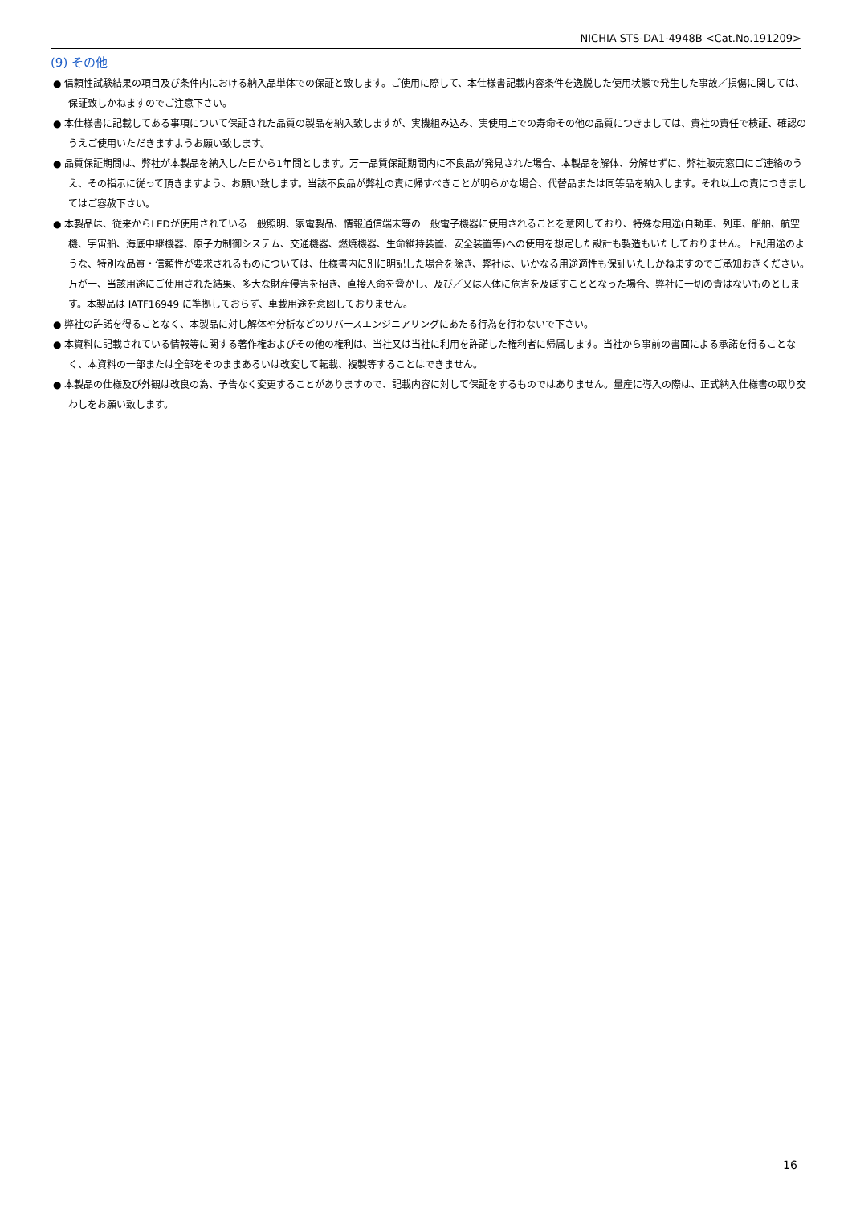NICHIA STS-DA1-4948B <Cat.No.191209>
(9) その他
● 信頼性試験結果の項目及び条件内における納入品単体での保証と致します。ご使用に際して、本仕様書記載内容条件を逸脱した使用状態で発生した事故／損傷に関しては、保証致しかねますのでご注意下さい。
● 本仕様書に記載してある事項について保証された品質の製品を納入致しますが、実機組み込み、実使用上での寿命その他の品質につきましては、貴社の責任で検証、確認のうえご使用いただきますようお願い致します。
● 品質保証期間は、弊社が本製品を納入した日から1年間とします。万一品質保証期間内に不良品が発見された場合、本製品を解体、分解せずに、弊社販売窓口にご連絡のうえ、その指示に従って頂きますよう、お願い致します。当該不良品が弊社の責に帰すべきことが明らかな場合、代替品または同等品を納入します。それ以上の責につきましてはご容赦下さい。
● 本製品は、従来からLEDが使用されている一般照明、家電製品、情報通信端末等の一般電子機器に使用されることを意図しており、特殊な用途(自動車、列車、船舶、航空機、宇宙船、海底中継機器、原子力制御システム、交通機器、燃焼機器、生命維持装置、安全装置等)への使用を想定した設計も製造もいたしておりません。上記用途のような、特別な品質・信頼性が要求されるものについては、仕様書内に別に明記した場合を除き、弊社は、いかなる用途適性も保証いたしかねますのでご承知おきください。万が一、当該用途にご使用された結果、多大な財産侵害を招き、直接人命を脅かし、及び／又は人体に危害を及ぼすこととなった場合、弊社に一切の責はないものとします。本製品は IATF16949 に準拠しておらず、車載用途を意図しておりません。
● 弊社の許諾を得ることなく、本製品に対し解体や分析などのリバースエンジニアリングにあたる行為を行わないで下さい。
● 本資料に記載されている情報等に関する著作権およびその他の権利は、当社又は当社に利用を許諾した権利者に帰属します。当社から事前の書面による承諾を得ることなく、本資料の一部または全部をそのままあるいは改変して転載、複製等することはできません。
● 本製品の仕様及び外観は改良の為、予告なく変更することがありますので、記載内容に対して保証をするものではありません。量産に導入の際は、正式納入仕様書の取り交わしをお願い致します。
16